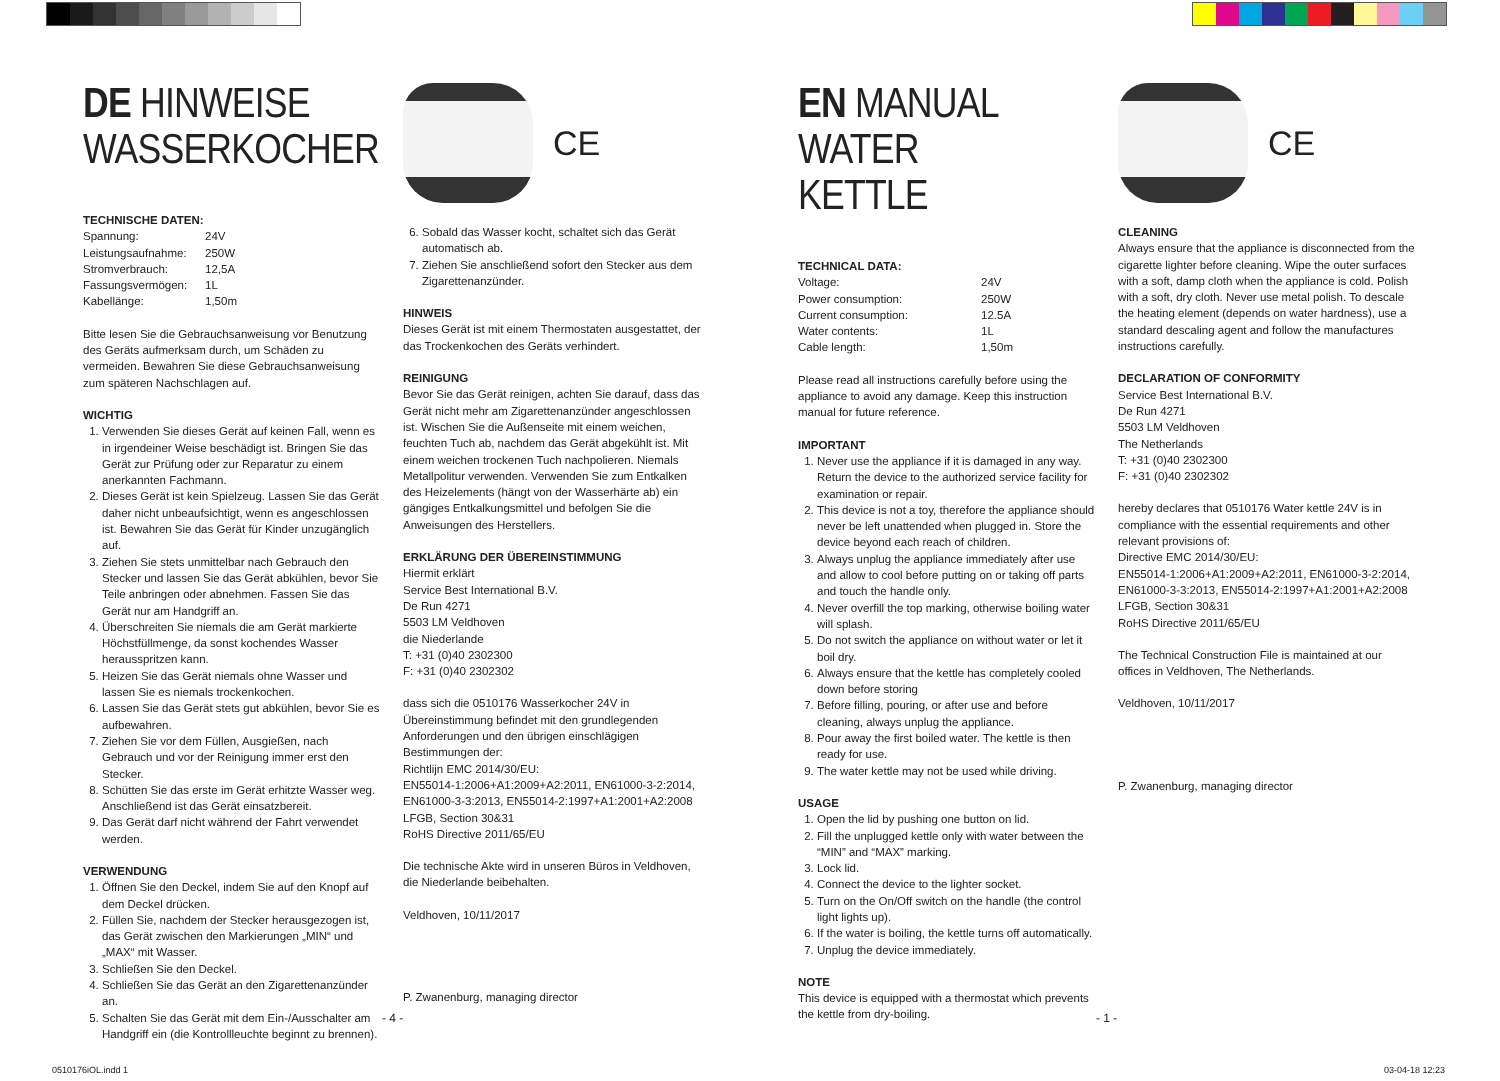DE HINWEISE
WASSERKOCHER
TECHNISCHE DATEN:
| Spannung: | 24V |
| Leistungsaufnahme: | 250W |
| Stromverbrauch: | 12,5A |
| Fassungsvermögen: | 1L |
| Kabellänge: | 1,50m |
Bitte lesen Sie die Gebrauchsanweisung vor Benutzung des Geräts aufmerksam durch, um Schäden zu vermeiden. Bewahren Sie diese Gebrauchsanweisung zum späteren Nachschlagen auf.
WICHTIG
1. Verwenden Sie dieses Gerät auf keinen Fall, wenn es in irgendeiner Weise beschädigt ist. Bringen Sie das Gerät zur Prüfung oder zur Reparatur zu einem anerkannten Fachmann.
2. Dieses Gerät ist kein Spielzeug. Lassen Sie das Gerät daher nicht unbeaufsichtigt, wenn es angeschlossen ist. Bewahren Sie das Gerät für Kinder unzugänglich auf.
3. Ziehen Sie stets unmittelbar nach Gebrauch den Stecker und lassen Sie das Gerät abkühlen, bevor Sie Teile anbringen oder abnehmen. Fassen Sie das Gerät nur am Handgriff an.
4. Überschreiten Sie niemals die am Gerät markierte Höchstfüllmenge, da sonst kochendes Wasser herausspritzen kann.
5. Heizen Sie das Gerät niemals ohne Wasser und lassen Sie es niemals trockenkochen.
6. Lassen Sie das Gerät stets gut abkühlen, bevor Sie es aufbewahren.
7. Ziehen Sie vor dem Füllen, Ausgießen, nach Gebrauch und vor der Reinigung immer erst den Stecker.
8. Schütten Sie das erste im Gerät erhitzte Wasser weg. Anschließend ist das Gerät einsatzbereit.
9. Das Gerät darf nicht während der Fahrt verwendet werden.
VERWENDUNG
1. Öffnen Sie den Deckel, indem Sie auf den Knopf auf dem Deckel drücken.
2. Füllen Sie, nachdem der Stecker herausgezogen ist, das Gerät zwischen den Markierungen „MIN“ und „MAX“ mit Wasser.
3. Schließen Sie den Deckel.
4. Schließen Sie das Gerät an den Zigarettenanzünder an.
5. Schalten Sie das Gerät mit dem Ein-/Ausschalter am Handgriff ein (die Kontrollleuchte beginnt zu brennen).
CE
6. Sobald das Wasser kocht, schaltet sich das Gerät automatisch ab.
7. Ziehen Sie anschließend sofort den Stecker aus dem Zigarettenanzünder.
HINWEIS
Dieses Gerät ist mit einem Thermostaten ausgestattet, der das Trockenkochen des Geräts verhindert.
REINIGUNG
Bevor Sie das Gerät reinigen, achten Sie darauf, dass das Gerät nicht mehr am Zigarettenanzünder angeschlossen ist. Wischen Sie die Außenseite mit einem weichen, feuchten Tuch ab, nachdem das Gerät abgekühlt ist. Mit einem weichen trockenen Tuch nachpolieren. Niemals Metallpolitur verwenden. Verwenden Sie zum Entkalken des Heizelements (hängt von der Wasserhärte ab) ein gängiges Entkalkungsmittel und befolgen Sie die Anweisungen des Herstellers.
ERKLÄRUNG DER ÜBEREINSTIMMUNG
Hiermit erklärt
Service Best International B.V.
De Run 4271
5503 LM Veldhoven
die Niederlande
T: +31 (0)40 2302300
F: +31 (0)40 2302302
dass sich die 0510176 Wasserkocher 24V in Übereinstimmung befindet mit den grundlegenden Anforderungen und den übrigen einschlägigen Bestimmungen der:
Richtlijn EMC 2014/30/EU:
EN55014-1:2006+A1:2009+A2:2011, EN61000-3-2:2014, EN61000-3-3:2013, EN55014-2:1997+A1:2001+A2:2008
LFGB, Section 30&31
RoHS Directive 2011/65/EU
Die technische Akte wird in unseren Büros in Veldhoven, die Niederlande beibehalten.
Veldhoven, 10/11/2017
P. Zwanenburg, managing director
- 4 -
EN MANUAL
WATER KETTLE
TECHNICAL DATA:
| Voltage: | 24V |
| Power consumption: | 250W |
| Current consumption: | 12.5A |
| Water contents: | 1L |
| Cable length: | 1,50m |
Please read all instructions carefully before using the appliance to avoid any damage. Keep this instruction manual for future reference.
IMPORTANT
1. Never use the appliance if it is damaged in any way. Return the device to the authorized service facility for examination or repair.
2. This device is not a toy, therefore the appliance should never be left unattended when plugged in. Store the device beyond each reach of children.
3. Always unplug the appliance immediately after use and allow to cool before putting on or taking off parts and touch the handle only.
4. Never overfill the top marking, otherwise boiling water will splash.
5. Do not switch the appliance on without water or let it boil dry.
6. Always ensure that the kettle has completely cooled down before storing
7. Before filling, pouring, or after use and before cleaning, always unplug the appliance.
8. Pour away the first boiled water. The kettle is then ready for use.
9. The water kettle may not be used while driving.
USAGE
1. Open the lid by pushing one button on lid.
2. Fill the unplugged kettle only with water between the “MIN” and “MAX” marking.
3. Lock lid.
4. Connect the device to the lighter socket.
5. Turn on the On/Off switch on the handle (the control light lights up).
6. If the water is boiling, the kettle turns off automatically.
7. Unplug the device immediately.
NOTE
This device is equipped with a thermostat which prevents the kettle from dry-boiling.
CE
CLEANING
Always ensure that the appliance is disconnected from the cigarette lighter before cleaning. Wipe the outer surfaces with a soft, damp cloth when the appliance is cold. Polish with a soft, dry cloth. Never use metal polish. To descale the heating element (depends on water hardness), use a standard descaling agent and follow the manufactures instructions carefully.
DECLARATION OF CONFORMITY
Service Best International B.V.
De Run 4271
5503 LM Veldhoven
The Netherlands
T: +31 (0)40 2302300
F: +31 (0)40 2302302
hereby declares that 0510176 Water kettle 24V is in compliance with the essential requirements and other relevant provisions of:
Directive EMC 2014/30/EU:
EN55014-1:2006+A1:2009+A2:2011, EN61000-3-2:2014, EN61000-3-3:2013, EN55014-2:1997+A1:2001+A2:2008
LFGB, Section 30&31
RoHS Directive 2011/65/EU
The Technical Construction File is maintained at our offices in Veldhoven, The Netherlands.
Veldhoven, 10/11/2017
P. Zwanenburg, managing director
- 1 -
0510176iOL.indd 1 03-04-18 12:23